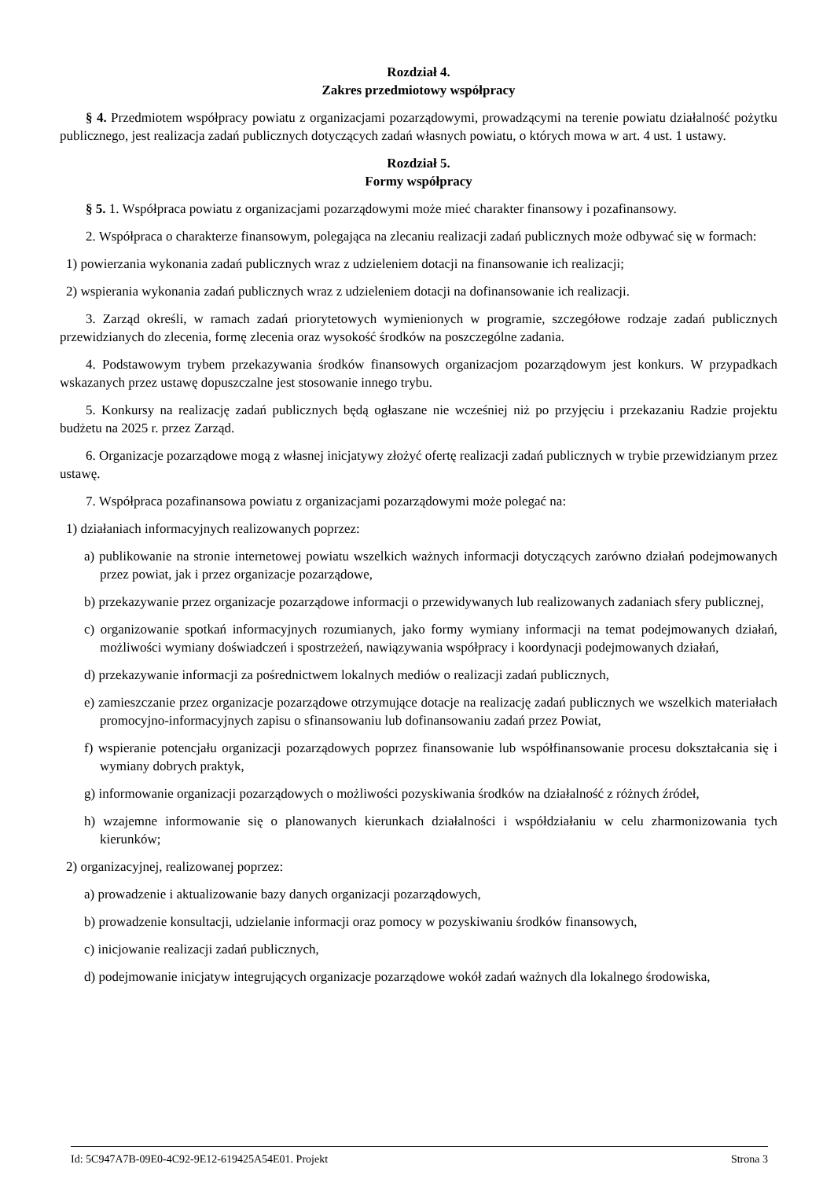Rozdział 4.
Zakres przedmiotowy współpracy
§ 4. Przedmiotem współpracy powiatu z organizacjami pozarządowymi, prowadzącymi na terenie powiatu działalność pożytku publicznego, jest realizacja zadań publicznych dotyczących zadań własnych powiatu, o których mowa w art. 4 ust. 1 ustawy.
Rozdział 5.
Formy współpracy
§ 5. 1. Współpraca powiatu z organizacjami pozarządowymi może mieć charakter finansowy i pozafinansowy.
2. Współpraca o charakterze finansowym, polegająca na zlecaniu realizacji zadań publicznych może odbywać się w formach:
1) powierzania wykonania zadań publicznych wraz z udzieleniem dotacji na finansowanie ich realizacji;
2) wspierania wykonania zadań publicznych wraz z udzieleniem dotacji na dofinansowanie ich realizacji.
3. Zarząd określi, w ramach zadań priorytetowych wymienionych w programie, szczegółowe rodzaje zadań publicznych przewidzianych do zlecenia, formę zlecenia oraz wysokość środków na poszczególne zadania.
4. Podstawowym trybem przekazywania środków finansowych organizacjom pozarządowym jest konkurs. W przypadkach wskazanych przez ustawę dopuszczalne jest stosowanie innego trybu.
5. Konkursy na realizację zadań publicznych będą ogłaszane nie wcześniej niż po przyjęciu i przekazaniu Radzie projektu budżetu na 2025 r. przez Zarząd.
6. Organizacje pozarządowe mogą z własnej inicjatywy złożyć ofertę realizacji zadań publicznych w trybie przewidzianym przez ustawę.
7. Współpraca pozafinansowa powiatu z organizacjami pozarządowymi może polegać na:
1) działaniach informacyjnych realizowanych poprzez:
a) publikowanie na stronie internetowej powiatu wszelkich ważnych informacji dotyczących zarówno działań podejmowanych przez powiat, jak i przez organizacje pozarządowe,
b) przekazywanie przez organizacje pozarządowe informacji o przewidywanych lub realizowanych zadaniach sfery publicznej,
c) organizowanie spotkań informacyjnych rozumianych, jako formy wymiany informacji na temat podejmowanych działań, możliwości wymiany doświadczeń i spostrzeżeń, nawiązywania współpracy i koordynacji podejmowanych działań,
d) przekazywanie informacji za pośrednictwem lokalnych mediów o realizacji zadań publicznych,
e) zamieszczanie przez organizacje pozarządowe otrzymujące dotacje na realizację zadań publicznych we wszelkich materiałach promocyjno-informacyjnych zapisu o sfinansowaniu lub dofinansowaniu zadań przez Powiat,
f) wspieranie potencjału organizacji pozarządowych poprzez finansowanie lub współfinansowanie procesu dokształcania się i wymiany dobrych praktyk,
g) informowanie organizacji pozarządowych o możliwości pozyskiwania środków na działalność z różnych źródeł,
h) wzajemne informowanie się o planowanych kierunkach działalności i współdziałaniu w celu zharmonizowania tych kierunków;
2) organizacyjnej, realizowanej poprzez:
a) prowadzenie i aktualizowanie bazy danych organizacji pozarządowych,
b) prowadzenie konsultacji, udzielanie informacji oraz pomocy w pozyskiwaniu środków finansowych,
c) inicjowanie realizacji zadań publicznych,
d) podejmowanie inicjatyw integrujących organizacje pozarządowe wokół zadań ważnych dla lokalnego środowiska,
Id: 5C947A7B-09E0-4C92-9E12-619425A54E01. Projekt Strona 3